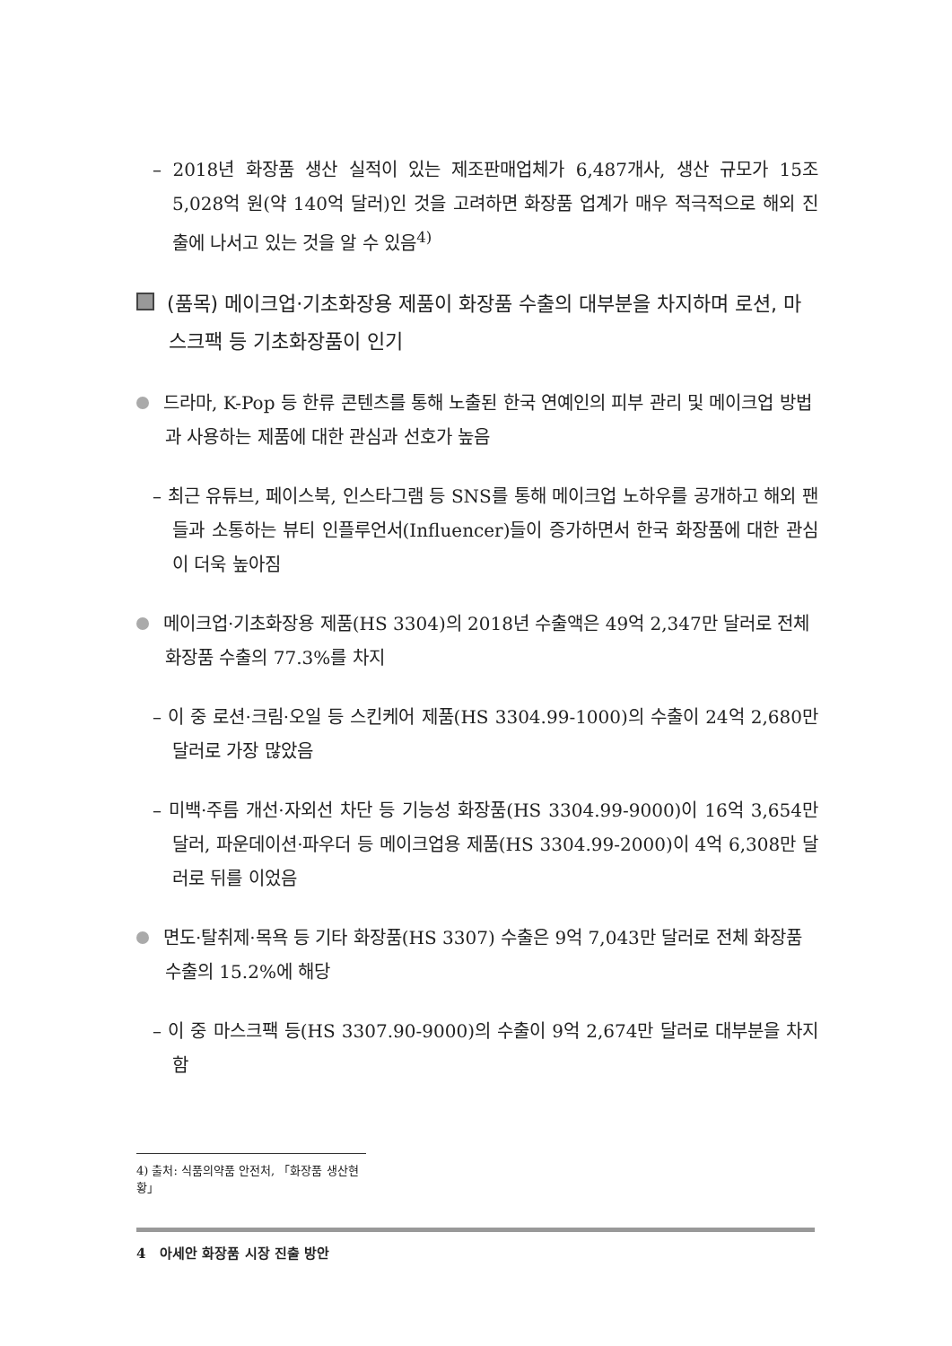– 2018년 화장품 생산 실적이 있는 제조판매업체가 6,487개사, 생산 규모가 15조 5,028억 원(약 140억 달러)인 것을 고려하면 화장품 업계가 매우 적극적으로 해외 진출에 나서고 있는 것을 알 수 있음<sup>4)</sup>
(품목) 메이크업·기초화장용 제품이 화장품 수출의 대부분을 차지하며 로션, 마스크팩 등 기초화장품이 인기
드라마, K-Pop 등 한류 콘텐츠를 통해 노출된 한국 연예인의 피부 관리 및 메이크업 방법과 사용하는 제품에 대한 관심과 선호가 높음
– 최근 유튜브, 페이스북, 인스타그램 등 SNS를 통해 메이크업 노하우를 공개하고 해외 팬들과 소통하는 뷰티 인플루언서(Influencer)들이 증가하면서 한국 화장품에 대한 관심이 더욱 높아짐
메이크업·기초화장용 제품(HS 3304)의 2018년 수출액은 49억 2,347만 달러로 전체 화장품 수출의 77.3%를 차지
– 이 중 로션·크림·오일 등 스킨케어 제품(HS 3304.99-1000)의 수출이 24억 2,680만 달러로 가장 많았음
– 미백·주름 개선·자외선 차단 등 기능성 화장품(HS 3304.99-9000)이 16억 3,654만 달러, 파운데이션·파우더 등 메이크업용 제품(HS 3304.99-2000)이 4억 6,308만 달러로 뒤를 이었음
면도·탈취제·목욕 등 기타 화장품(HS 3307) 수출은 9억 7,043만 달러로 전체 화장품 수출의 15.2%에 해당
– 이 중 마스크팩 등(HS 3307.90-9000)의 수출이 9억 2,674만 달러로 대부분을 차지함
4) 출처: 식품의약품 안전처, 「화장품 생산현황」
4 아세안 화장품 시장 진출 방안